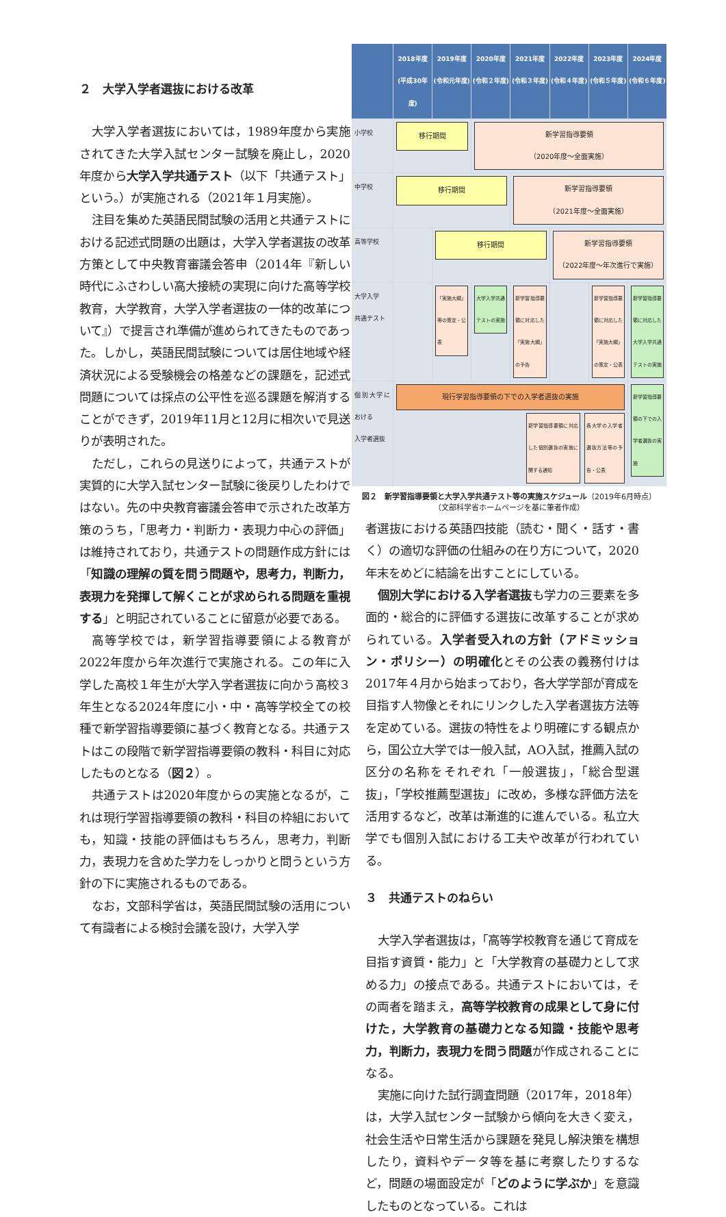２　大学入学者選抜における改革
大学入学者選抜においては，1989年度から実施されてきた大学入試センター試験を廃止し，2020年度から大学入学共通テスト（以下「共通テスト」という。）が実施される（2021年１月実施）。
注目を集めた英語民間試験の活用と共通テストにおける記述式問題の出題は，大学入学者選抜の改革方策として中央教育審議会答申（2014年『新しい時代にふさわしい高大接続の実現に向けた高等学校教育，大学教育，大学入学者選抜の一体的改革について』）で提言され準備が進められてきたものであった。しかし，英語民間試験については居住地域や経済状況による受験機会の格差などの課題を，記述式問題については採点の公平性を巡る課題を解消することができず，2019年11月と12月に相次いで見送りが表明された。
ただし，これらの見送りによって，共通テストが実質的に大学入試センター試験に後戻りしたわけではない。先の中央教育審議会答申で示された改革方策のうち，「思考力・判断力・表現力中心の評価」は維持されており，共通テストの問題作成方針には「知識の理解の質を問う問題や，思考力，判断力，表現力を発揮して解くことが求められる問題を重視する」と明記されていることに留意が必要である。
高等学校では，新学習指導要領による教育が2022年度から年次進行で実施される。この年に入学した高校１年生が大学入学者選抜に向かう高校３年生となる2024年度に小・中・高等学校全ての校種で新学習指導要領に基づく教育となる。共通テストはこの段階で新学習指導要領の教科・科目に対応したものとなる（図２）。
共通テストは2020年度からの実施となるが，これは現行学習指導要領の教科・科目の枠組においても，知識・技能の評価はもちろん，思考力，判断力，表現力を含めた学力をしっかりと問うという方針の下に実施されるものである。
なお，文部科学省は，英語民間試験の活用について有識者による検討会議を設け，大学入学
2018年度
(平成30年度)
2019年度
(令和元年度)
2020年度
(令和２年度)
2021年度
(令和３年度)
2022年度
(令和４年度)
2023年度
(令和５年度)
2024年度
(令和６年度)
小学校
移行期間
新学習指導要領
（2020年度～全面実施）
中学校
移行期間
新学習指導要領
（2021年度～全面実施）
高等学校
移行期間
新学習指導要領
（2022年度～年次進行で実施）
大学入学
共通テスト
「実施大綱」等の策定・公表
大学入学共通テストの実施
新学習指導要領に対応した「実施大綱」の予告
新学習指導要領に対応した「実施大綱」の策定・公表
新学習指導要領に対応した大学入学共通テストの実施
個別大学における
入学者選抜
現行学習指導要領の下での入学者選抜の実施
新学習指導要領に対応した個別選抜の実施に関する通知
各大学の入学者選抜方法等の予告・公表
新学習指導要領の下での入学者選抜の実施
図２　新学習指導要領と大学入学共通テスト等の実施スケジュール（2019年6月時点）
（文部科学省ホームページを基に筆者作成）
者選抜における英語四技能（読む・聞く・話す・書く）の適切な評価の仕組みの在り方について，2020年末をめどに結論を出すことにしている。
個別大学における入学者選抜も学力の三要素を多面的・総合的に評価する選抜に改革することが求められている。入学者受入れの方針（アドミッション・ポリシー）の明確化とその公表の義務付けは2017年４月から始まっており，各大学学部が育成を目指す人物像とそれにリンクした入学者選抜方法等を定めている。選抜の特性をより明確にする観点から，国公立大学では一般入試，AO入試，推薦入試の区分の名称をそれぞれ「一般選抜」，「総合型選抜」，「学校推薦型選抜」に改め，多様な評価方法を活用するなど，改革は漸進的に進んでいる。私立大学でも個別入試における工夫や改革が行われている。
３　共通テストのねらい
大学入学者選抜は，「高等学校教育を通じて育成を目指す資質・能力」と「大学教育の基礎力として求める力」の接点である。共通テストにおいては，その両者を踏まえ，高等学校教育の成果として身に付けた，大学教育の基礎力となる知識・技能や思考力，判断力，表現力を問う問題が作成されることになる。
実施に向けた試行調査問題（2017年，2018年）は，大学入試センター試験から傾向を大きく変え，社会生活や日常生活から課題を発見し解決策を構想したり，資料やデータ等を基に考察したりするなど，問題の場面設定が「どのように学ぶか」を意識したものとなっている。これは